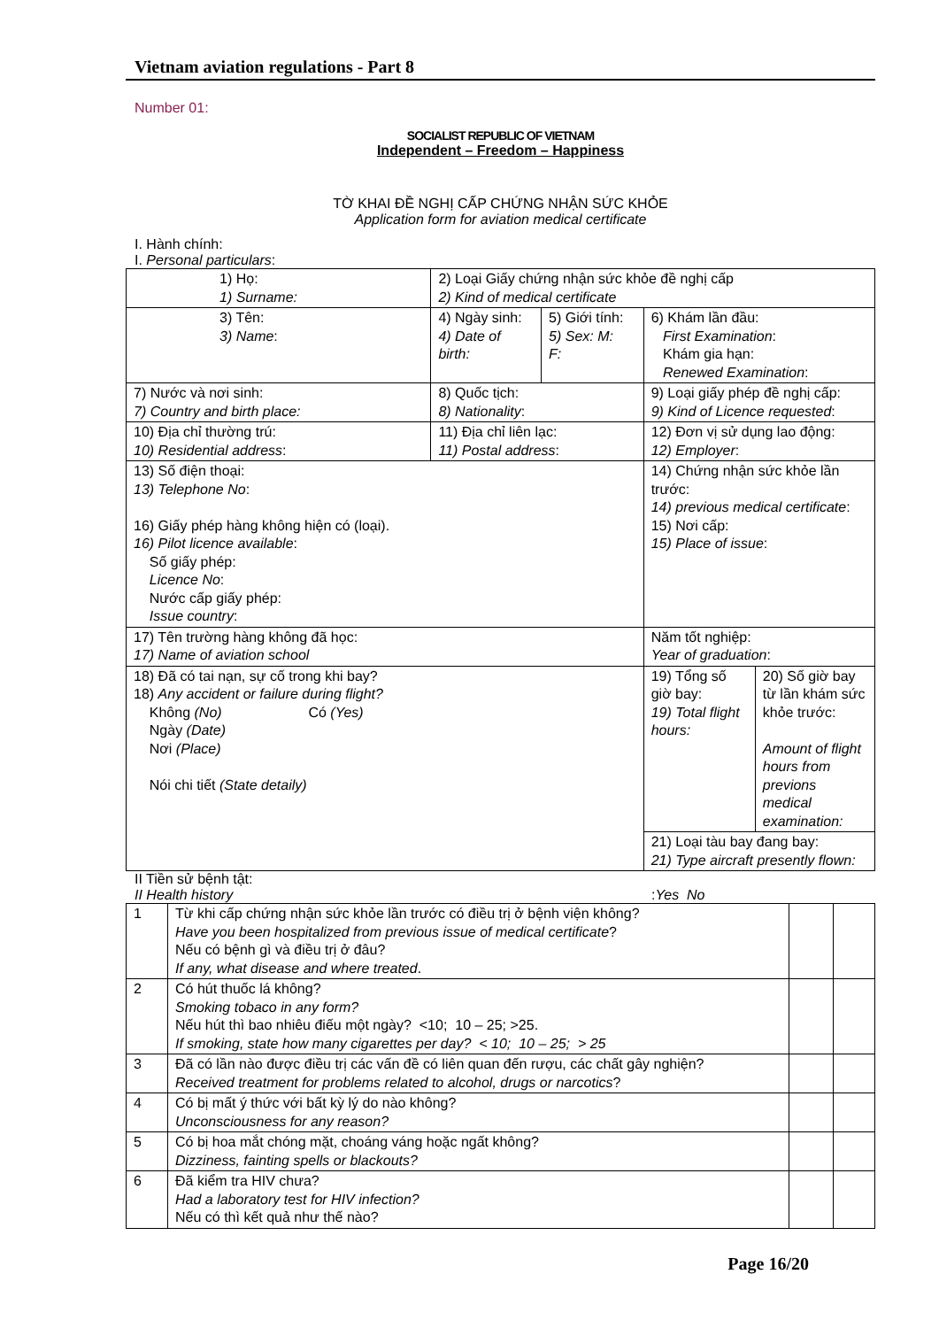Vietnam aviation regulations - Part 8
Number 01:
SOCIALIST REPUBLIC OF VIETNAM
Independent – Freedom – Happiness
TỜ KHAI ĐỀ NGHỊ CẤP CHỨNG NHẬN SỨC KHỎE
Application form for aviation medical certificate
I. Hành chính:
I. Personal particulars:
| 1) Họ: 1) Surname: | 2) Loại Giấy chứng nhận sức khỏe đề nghị cấp 2) Kind of medical certificate | | | |
| 3) Tên: 3) Name : | 4) Ngày sinh: 4) Date of birth: | 5) Giới tính: 5) Sex: M: F: | 6) Khám lần đầu: First Examination : Khám gia hạn: Renewed Examination : | |
| 7) Nước và nơi sinh: 7) Country and birth place: | 8) Quốc tịch: 8) Nationality : | | 9) Loại giấy phép đề nghị cấp: 9) Kind of Licence requested : | |
| 10) Địa chỉ thường trú: 10) Residential address : | 11) Địa chỉ liên lạc: 11) Postal address : | | 12) Đơn vị sử dụng lao động: 12) Employer : | |
| 13) Số điện thoại: 13) Telephone No : 16) Giấy phép hàng không hiện có (loại). 16) Pilot licence available : Số giấy phép: Licence No : Nước cấp giấy phép: Issue country : | | | 14) Chứng nhận sức khỏe lần trước: 14) previous medical certificate : 15) Nơi cấp: 15) Place of issue : | |
| 17) Tên trường hàng không đã học: 17) Name of aviation school | | | Năm tốt nghiệp: Year of graduation : | |
| 18) Đã có tai nạn, sự cố trong khi bay? 18) Any accident or failure during flight? Không (No) Có (Yes) Ngày (Date) Nơi (Place) Nói chi tiết (State detaily) | | | 19) Tổng số giờ bay: 19) Total flight hours: | 20) Số giờ bay từ lần khám sức khỏe trước: Amount of flight hours from previons medical examination: |
| | | | 21) Loại tàu bay đang bay: 21) Type aircraft presently flown: | |
II Tiền sử bệnh tật:
II Health history: Yes No
| 1 | Từ khi cấp chứng nhận sức khỏe lần trước có điều trị ở bệnh viện không? Have you been hospitalized from previous issue of medical certificate ? Nếu có bệnh gì và điều trị ở đâu? If any, what disease and where treated . | | |
| 2 | Có hút thuốc lá không? Smoking tobaco in any form? Nếu hút thì bao nhiêu điếu một ngày? <10; 10 – 25; >25. If smoking, state how many cigarettes per day? < 10; 10 – 25; > 25 | | |
| 3 | Đã có lần nào được điều trị các vấn đề có liên quan đến rượu, các chất gây nghiện? Received treatment for problems related to alcohol, drugs or narcotics ? | | |
| 4 | Có bị mất ý thức với bất kỳ lý do nào không? Unconsciousness for any reason? | | |
| 5 | Có bị hoa mắt chóng mặt, choáng váng hoặc ngất không? Dizziness, fainting spells or blackouts? | | |
| 6 | Đã kiểm tra HIV chưa? Had a laboratory test for HIV infection? Nếu có thì kết quả như thế nào? | | |
Page 16/20